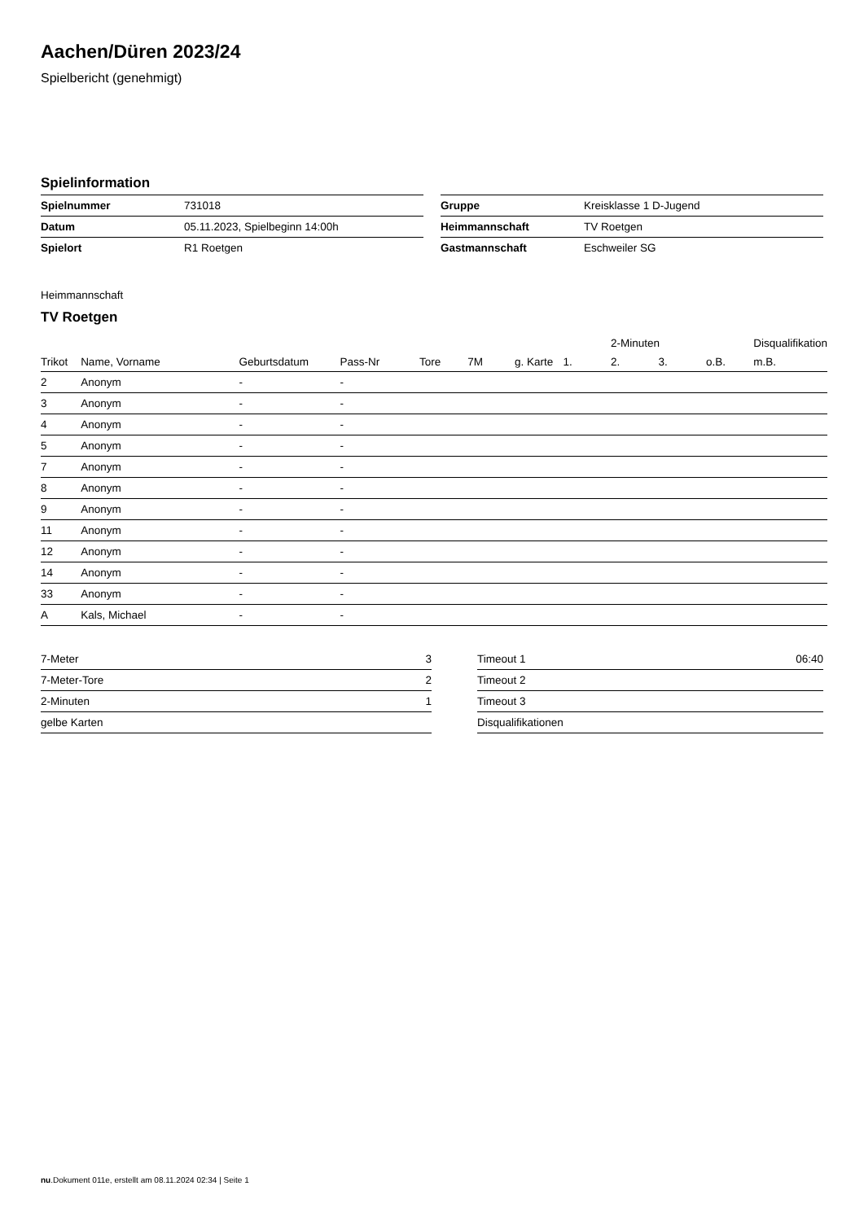Aachen/Düren 2023/24
Spielbericht (genehmigt)
Spielinformation
| Spielnummer | 731018 |
| Datum | 05.11.2023, Spielbeginn 14:00h |
| Spielort | R1 Roetgen |
| Gruppe | Kreisklasse 1 D-Jugend |
| Heimmannschaft | TV Roetgen |
| Gastmannschaft | Eschweiler SG |
Heimmannschaft
TV Roetgen
| | | | | | | | | 2-Minuten | | | Disqualifikation |
| --- | --- | --- | --- | --- | --- | --- | --- | --- | --- | --- | --- |
| Trikot | Name, Vorname | Geburtsdatum | Pass-Nr | Tore | 7M | g. Karte | 1. | 2. | 3. | o.B. | m.B. |
| 2 | Anonym | - | - | | | | | | | | |
| 3 | Anonym | - | - | | | | | | | | |
| 4 | Anonym | - | - | | | | | | | | |
| 5 | Anonym | - | - | | | | | | | | |
| 7 | Anonym | - | - | | | | | | | | |
| 8 | Anonym | - | - | | | | | | | | |
| 9 | Anonym | - | - | | | | | | | | |
| 11 | Anonym | - | - | | | | | | | | |
| 12 | Anonym | - | - | | | | | | | | |
| 14 | Anonym | - | - | | | | | | | | |
| 33 | Anonym | - | - | | | | | | | | |
| A | Kals, Michael | - | - | | | | | | | | |
| 7-Meter | 3 |
| 7-Meter-Tore | 2 |
| 2-Minuten | 1 |
| gelbe Karten | |
| Timeout 1 | 06:40 |
| Timeout 2 | |
| Timeout 3 | |
| Disqualifikationen | |
nu.Dokument 011e, erstellt am 08.11.2024 02:34 | Seite 1